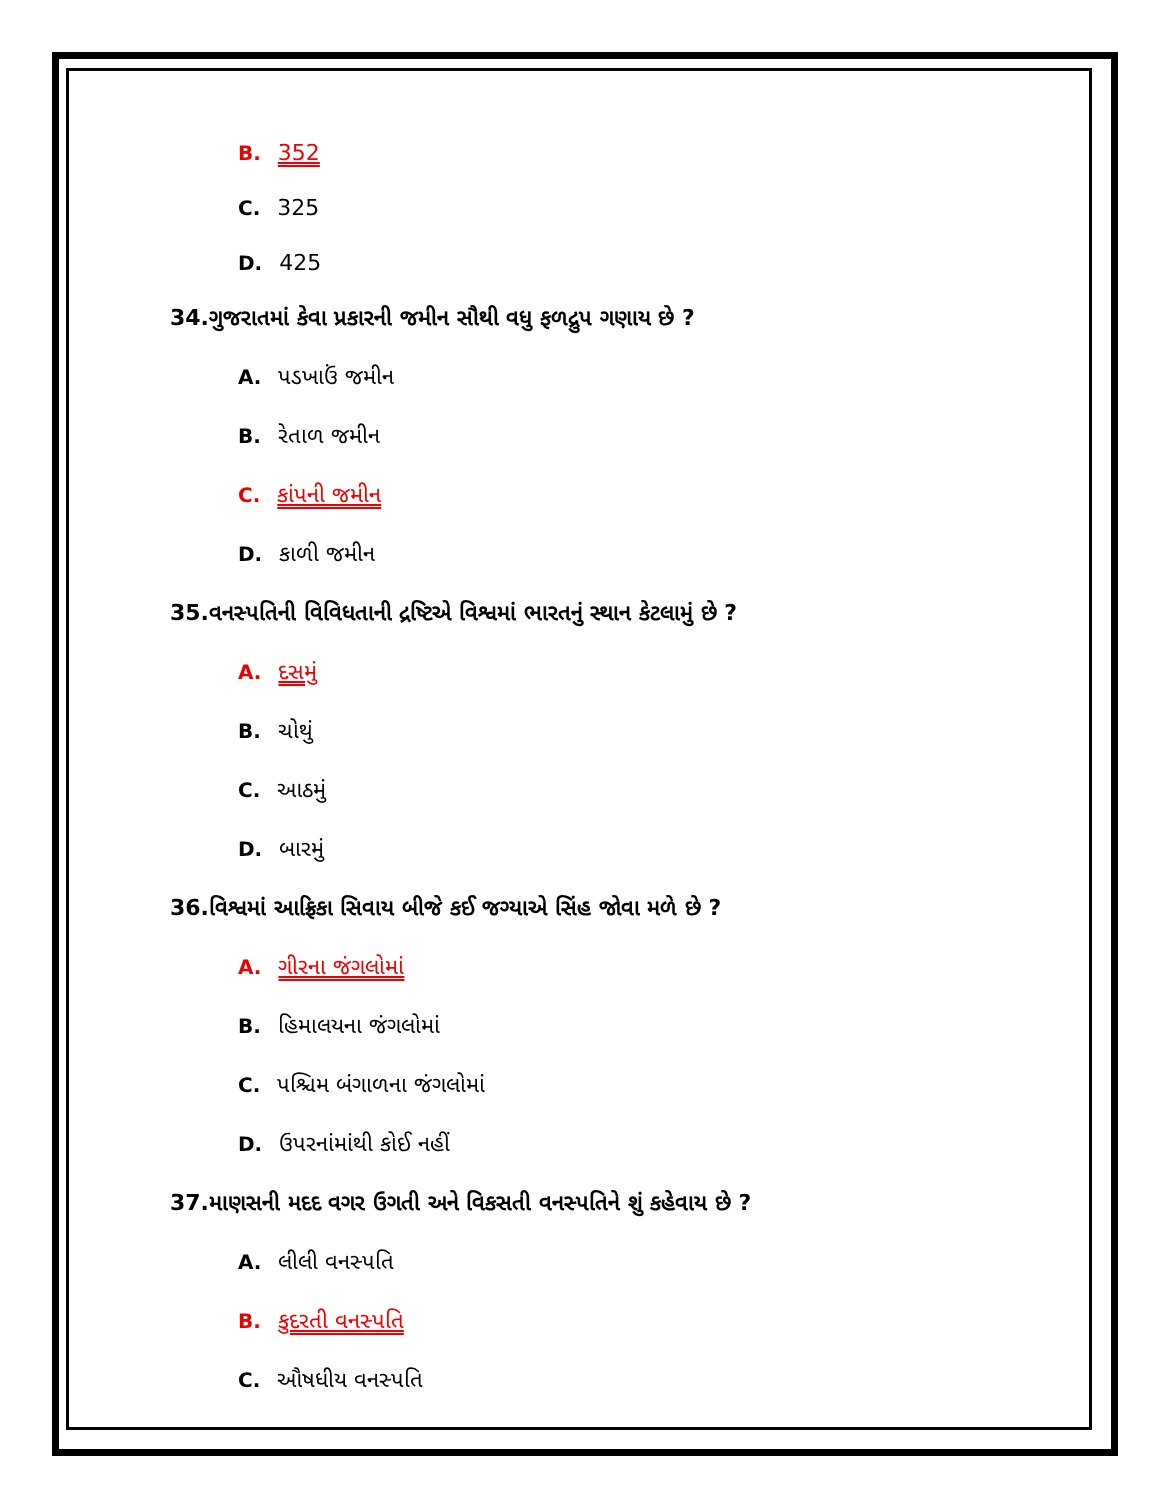B. 352
C. 325
D. 425
34.ગુજરાતમાં કેવા પ્રકારની જમીન સૌથી વધુ ફળદ્રુપ ગણાય છે ?
A. પડખાઉં જમીન
B. રેતાળ જમીન
C. કાંપની જમીન
D. કાળી જમીન
35.વનસ્પતિની વિવિધતાની દ્રષ્ટિએ વિશ્વમાં ભારતનું સ્થાન કેટલામું છે ?
A. દસમું
B. ચોથું
C. આઠમું
D. બારમું
36.વિશ્વમાં આફ્રિકા સિવાય બીજે કઈ જગ્યાએ સિંહ જોવા મળે છે ?
A. ગીરના જંગલોમાં
B. હિમાલયના જંગલોમાં
C. પશ્ચિમ બંગાળના જંગલોમાં
D. ઉપરનાંમાંથી કોઈ નહીં
37.માણસની મદદ વગર ઉગતી અને વિકસતી વનસ્પતિને શું કહેવાય છે ?
A. લીલી વનસ્પતિ
B. કુદરતી વનસ્પતિ
C. ઔષધીય વનસ્પતિ